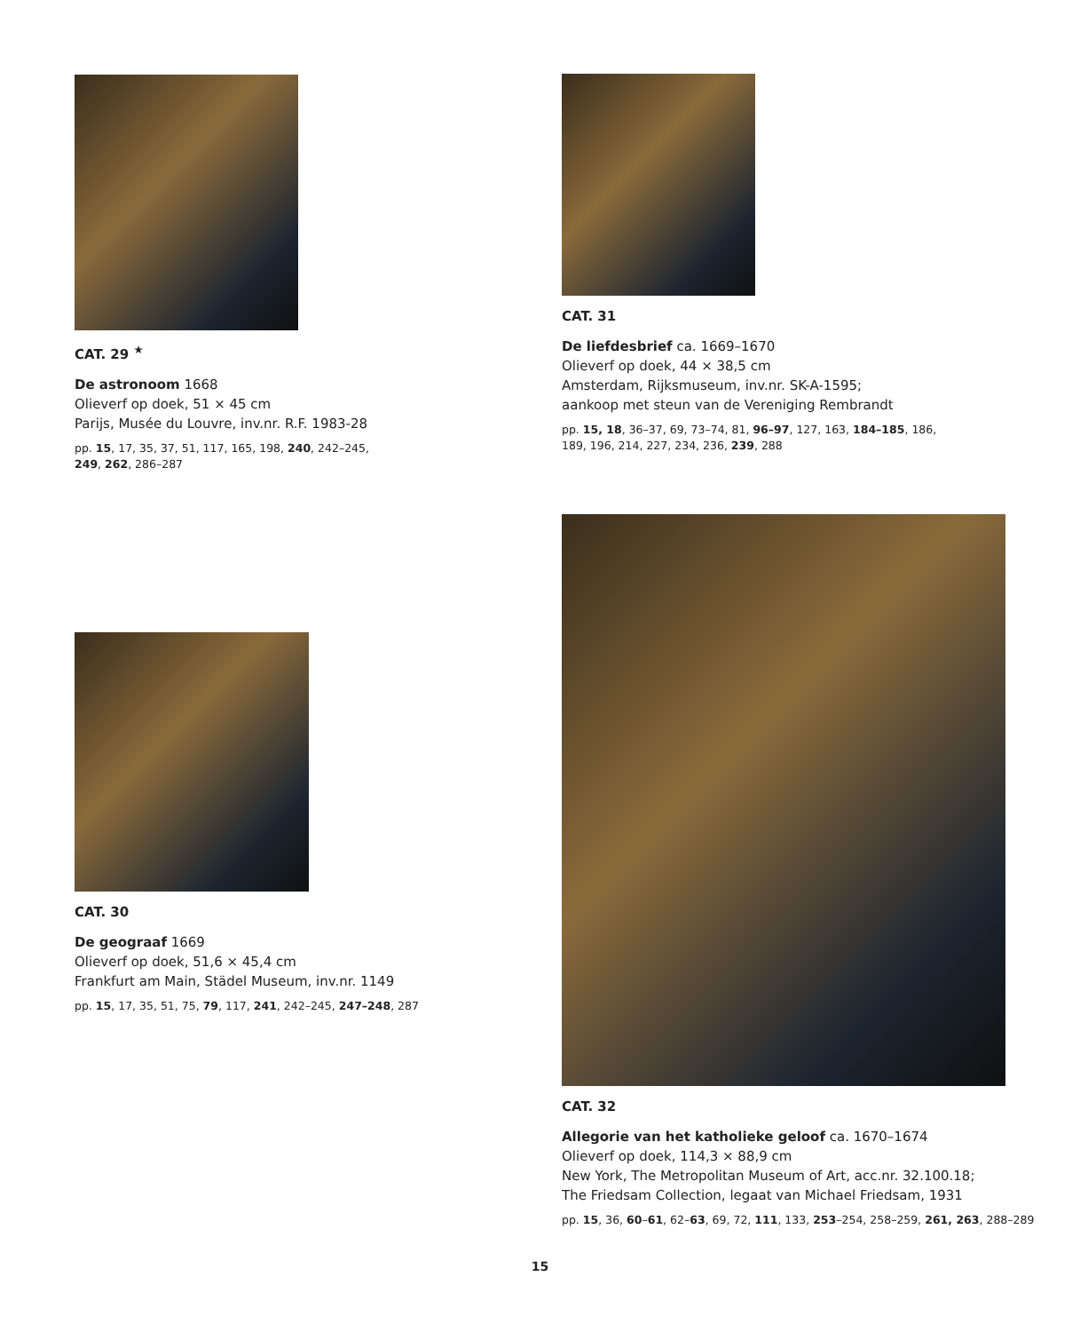CAT. 29 <sup>★</sup>
De astronoom 1668
Olieverf op doek, 51 × 45 cm
Parijs, Musée du Louvre, inv.nr. R.F. 1983-28
pp. 15, 17, 35, 37, 51, 117, 165, 198, 240, 242–245,
249, 262, 286–287
CAT. 30
De geograaf 1669
Olieverf op doek, 51,6 × 45,4 cm
Frankfurt am Main, Städel Museum, inv.nr. 1149
pp. 15, 17, 35, 51, 75, 79, 117, 241, 242–245, 247–248, 287
CAT. 31
De liefdesbrief ca. 1669–1670
Olieverf op doek, 44 × 38,5 cm
Amsterdam, Rijksmuseum, inv.nr. SK-A-1595;
aankoop met steun van de Vereniging Rembrandt
pp. 15, 18, 36–37, 69, 73–74, 81, 96–97, 127, 163, 184–185, 186,
189, 196, 214, 227, 234, 236, 239, 288
CAT. 32
Allegorie van het katholieke geloof ca. 1670–1674
Olieverf op doek, 114,3 × 88,9 cm
New York, The Metropolitan Museum of Art, acc.nr. 32.100.18;
The Friedsam Collection, legaat van Michael Friedsam, 1931
pp. 15, 36, 60–61, 62–63, 69, 72, 111, 133, 253–254, 258–259, 261, 263, 288–289
15